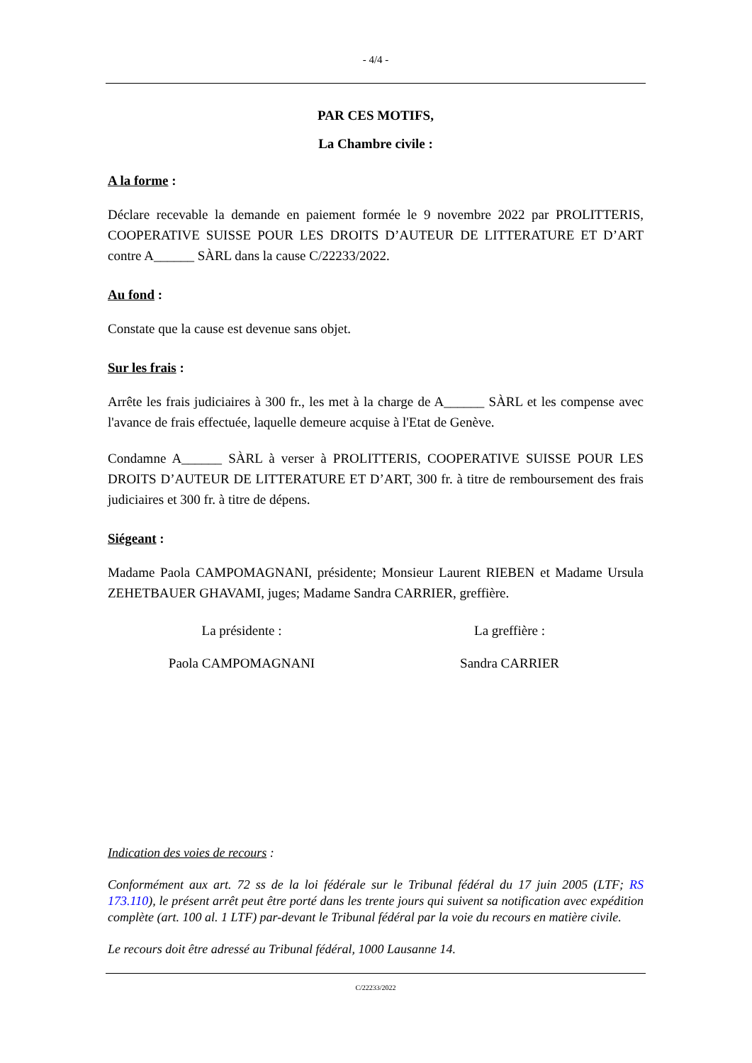- 4/4 -
PAR CES MOTIFS,
La Chambre civile :
A la forme :
Déclare recevable la demande en paiement formée le 9 novembre 2022 par PROLITTERIS, COOPERATIVE SUISSE POUR LES DROITS D’AUTEUR DE LITTERATURE ET D’ART contre A______ SÀRL dans la cause C/22233/2022.
Au fond :
Constate que la cause est devenue sans objet.
Sur les frais :
Arrête les frais judiciaires à 300 fr., les met à la charge de A______ SÀRL et les compense avec l'avance de frais effectuée, laquelle demeure acquise à l'Etat de Genève.
Condamne A______ SÀRL à verser à PROLITTERIS, COOPERATIVE SUISSE POUR LES DROITS D’AUTEUR DE LITTERATURE ET D’ART, 300 fr. à titre de remboursement des frais judiciaires et 300 fr. à titre de dépens.
Siégeant :
Madame Paola CAMPOMAGNANI, présidente; Monsieur Laurent RIEBEN et Madame Ursula ZEHETBAUER GHAVAMI, juges; Madame Sandra CARRIER, greffière.
La présidente : La greffière :
Paola CAMPOMAGNANI Sandra CARRIER
Indication des voies de recours :
Conformément aux art. 72 ss de la loi fédérale sur le Tribunal fédéral du 17 juin 2005 (LTF; RS 173.110), le présent arrêt peut être porté dans les trente jours qui suivent sa notification avec expédition complète (art. 100 al. 1 LTF) par-devant le Tribunal fédéral par la voie du recours en matière civile.
Le recours doit être adressé au Tribunal fédéral, 1000 Lausanne 14.
C/22233/2022